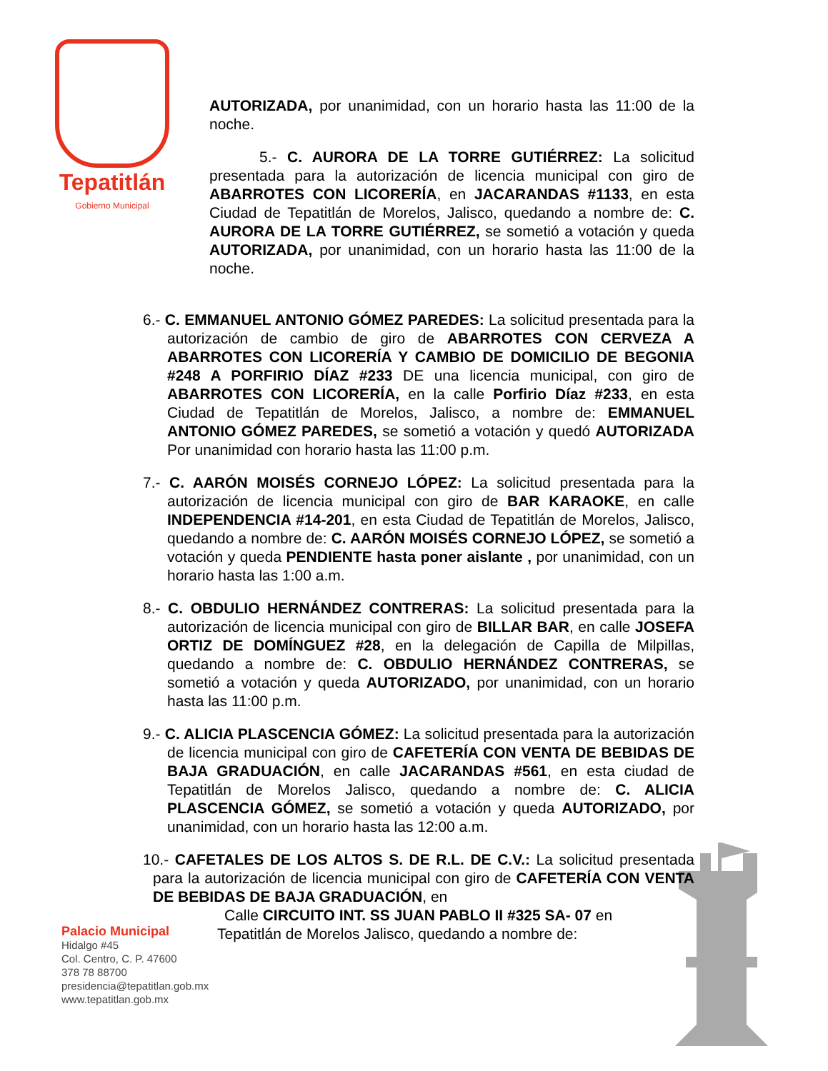Tepatitlán
Gobierno Municipal
AUTORIZADA, por unanimidad, con un horario hasta las 11:00 de la noche.
5.- C. AURORA DE LA TORRE GUTIÉRREZ: La solicitud presentada para la autorización de licencia municipal con giro de ABARROTES CON LICORERÍA, en JACARANDAS #1133, en esta Ciudad de Tepatitlán de Morelos, Jalisco, quedando a nombre de: C. AURORA DE LA TORRE GUTIÉRREZ, se sometió a votación y queda AUTORIZADA, por unanimidad, con un horario hasta las 11:00 de la noche.
6.- C. EMMANUEL ANTONIO GÓMEZ PAREDES: La solicitud presentada para la autorización de cambio de giro de ABARROTES CON CERVEZA A ABARROTES CON LICORERÍA Y CAMBIO DE DOMICILIO DE BEGONIA #248 A PORFIRIO DÍAZ #233 DE una licencia municipal, con giro de ABARROTES CON LICORERÍA, en la calle Porfirio Díaz #233, en esta Ciudad de Tepatitlán de Morelos, Jalisco, a nombre de: EMMANUEL ANTONIO GÓMEZ PAREDES, se sometió a votación y quedó AUTORIZADA Por unanimidad con horario hasta las 11:00 p.m.
7.- C. AARÓN MOISÉS CORNEJO LÓPEZ: La solicitud presentada para la autorización de licencia municipal con giro de BAR KARAOKE, en calle INDEPENDENCIA #14-201, en esta Ciudad de Tepatitlán de Morelos, Jalisco, quedando a nombre de: C. AARÓN MOISÉS CORNEJO LÓPEZ, se sometió a votación y queda PENDIENTE hasta poner aislante , por unanimidad, con un horario hasta las 1:00 a.m.
8.- C. OBDULIO HERNÁNDEZ CONTRERAS: La solicitud presentada para la autorización de licencia municipal con giro de BILLAR BAR, en calle JOSEFA ORTIZ DE DOMÍNGUEZ #28, en la delegación de Capilla de Milpillas, quedando a nombre de: C. OBDULIO HERNÁNDEZ CONTRERAS, se sometió a votación y queda AUTORIZADO, por unanimidad, con un horario hasta las 11:00 p.m.
9.- C. ALICIA PLASCENCIA GÓMEZ: La solicitud presentada para la autorización de licencia municipal con giro de CAFETERÍA CON VENTA DE BEBIDAS DE BAJA GRADUACIÓN, en calle JACARANDAS #561, en esta ciudad de Tepatitlán de Morelos Jalisco, quedando a nombre de: C. ALICIA PLASCENCIA GÓMEZ, se sometió a votación y queda AUTORIZADO, por unanimidad, con un horario hasta las 12:00 a.m.
10.- CAFETALES DE LOS ALTOS S. DE R.L. DE C.V.: La solicitud presentada para la autorización de licencia municipal con giro de CAFETERÍA CON VENTA DE BEBIDAS DE BAJA GRADUACIÓN, en
Calle CIRCUITO INT. SS JUAN PABLO II #325 SA- 07 en
Tepatitlán de Morelos Jalisco, quedando a nombre de:
Palacio Municipal
Hidalgo #45
Col. Centro, C. P. 47600
378 78 88700
presidencia@tepatitlan.gob.mx
www.tepatitlan.gob.mx